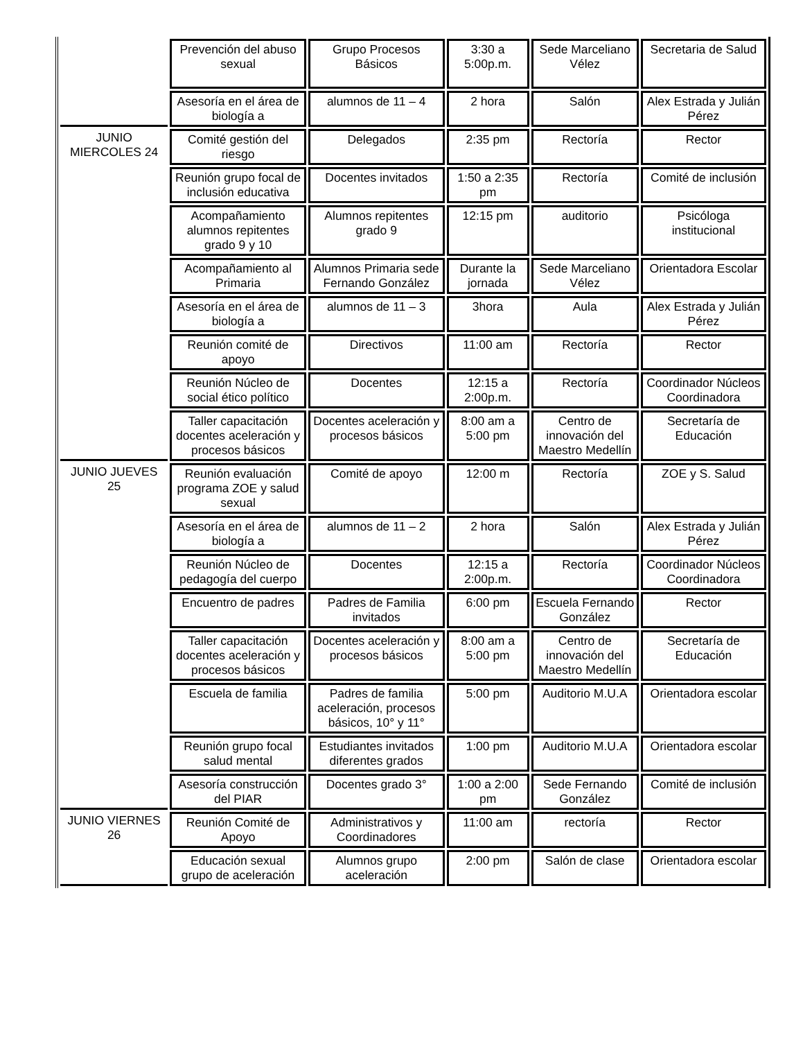| | Prevención del abuso sexual | Grupo Procesos Básicos | 3:30 a 5:00p.m. | Sede Marceliano Vélez | Secretaria de Salud |
| | Asesoría en el área de biología a | alumnos de 11 – 4 | 2 hora | Salón | Alex Estrada y Julián Pérez |
| JUNIO MIERCOLES 24 | Comité gestión del riesgo | Delegados | 2:35 pm | Rectoría | Rector |
| | Reunión grupo focal de inclusión educativa | Docentes invitados | 1:50 a 2:35 pm | Rectoría | Comité de inclusión |
| | Acompañamiento alumnos repitentes grado 9 y 10 | Alumnos repitentes grado 9 | 12:15 pm | auditorio | Psicóloga institucional |
| | Acompañamiento al Primaria | Alumnos Primaria sede Fernando González | Durante la jornada | Sede Marceliano Vélez | Orientadora Escolar |
| | Asesoría en el área de biología a | alumnos de 11 – 3 | 3hora | Aula | Alex Estrada y Julián Pérez |
| | Reunión comité de apoyo | Directivos | 11:00 am | Rectoría | Rector |
| | Reunión Núcleo de social ético político | Docentes | 12:15 a 2:00p.m. | Rectoría | Coordinador Núcleos Coordinadora |
| | Taller capacitación docentes aceleración y procesos básicos | Docentes aceleración y procesos básicos | 8:00 am a 5:00 pm | Centro de innovación del Maestro Medellín | Secretaría de Educación |
| JUNIO JUEVES 25 | Reunión evaluación programa ZOE y salud sexual | Comité de apoyo | 12:00 m | Rectoría | ZOE y S. Salud |
| | Asesoría en el área de biología a | alumnos de 11 – 2 | 2 hora | Salón | Alex Estrada y Julián Pérez |
| | Reunión Núcleo de pedagogía del cuerpo | Docentes | 12:15 a 2:00p.m. | Rectoría | Coordinador Núcleos Coordinadora |
| | Encuentro de padres | Padres de Familia invitados | 6:00 pm | Escuela Fernando González | Rector |
| | Taller capacitación docentes aceleración y procesos básicos | Docentes aceleración y procesos básicos | 8:00 am a 5:00 pm | Centro de innovación del Maestro Medellín | Secretaría de Educación |
| | Escuela de familia | Padres de familia aceleración, procesos básicos, 10° y 11° | 5:00 pm | Auditorio M.U.A | Orientadora escolar |
| | Reunión grupo focal salud mental | Estudiantes invitados diferentes grados | 1:00 pm | Auditorio M.U.A | Orientadora escolar |
| | Asesoría construcción del PIAR | Docentes grado 3° | 1:00 a 2:00 pm | Sede Fernando González | Comité de inclusión |
| JUNIO VIERNES 26 | Reunión Comité de Apoyo | Administrativos y Coordinadores | 11:00 am | rectoría | Rector |
| | Educación sexual grupo de aceleración | Alumnos grupo aceleración | 2:00 pm | Salón de clase | Orientadora escolar |